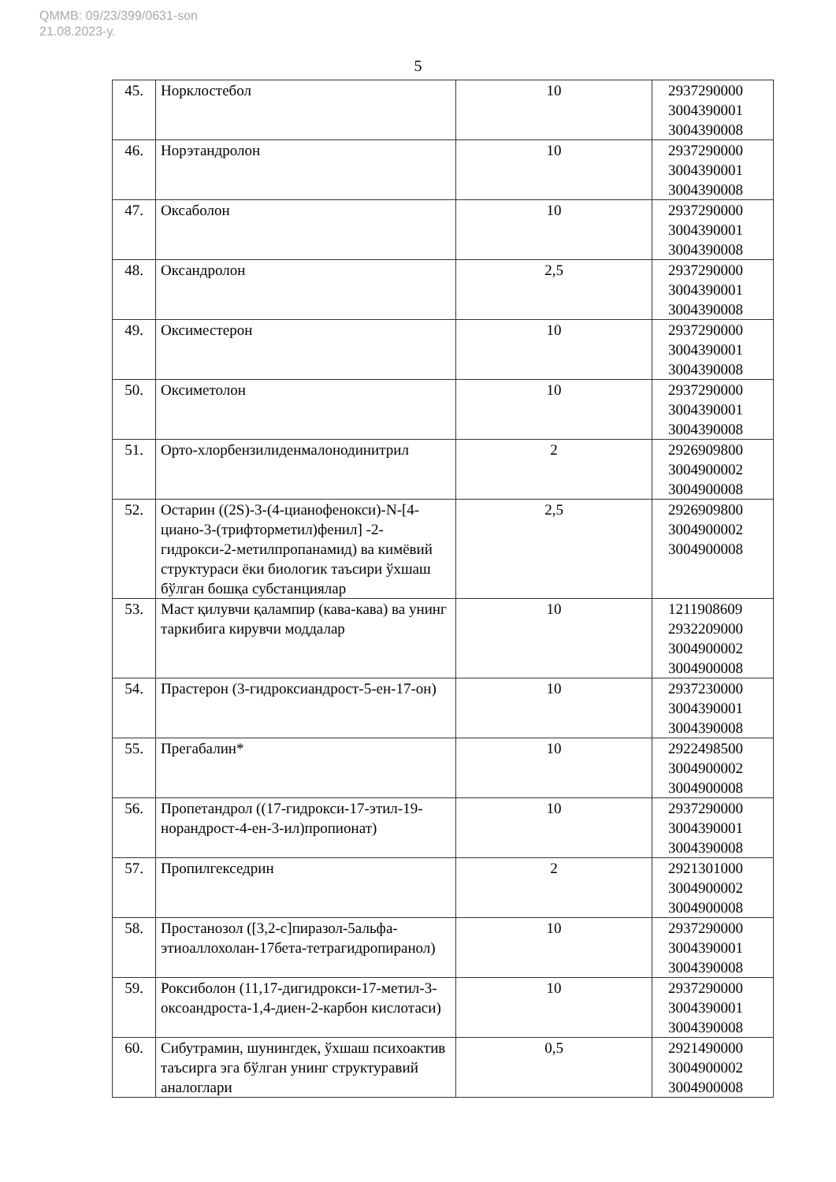QMMB: 09/23/399/0631-son
21.08.2023-у.
5
| 45. | Норклостебол | 10 | 2937290000 3004390001 3004390008 |
| 46. | Норэтандролон | 10 | 2937290000 3004390001 3004390008 |
| 47. | Оксаболон | 10 | 2937290000 3004390001 3004390008 |
| 48. | Оксандролон | 2,5 | 2937290000 3004390001 3004390008 |
| 49. | Оксиместерон | 10 | 2937290000 3004390001 3004390008 |
| 50. | Оксиметолон | 10 | 2937290000 3004390001 3004390008 |
| 51. | Орто-хлорбензилиденмалонодинитрил | 2 | 2926909800 3004900002 3004900008 |
| 52. | Остарин ((2S)-3-(4-цианофенокси)-N-[4-циано-3-(трифторметил)фенил] -2-гидрокси-2-метилпропанамид) ва кимёвий структураси ёки биологик таъсири ўхшаш бўлган бошқа субстанциялар | 2,5 | 2926909800 3004900002 3004900008 |
| 53. | Маст қилувчи қалампир (кава-кава) ва унинг таркибига кирувчи моддалар | 10 | 1211908609 2932209000 3004900002 3004900008 |
| 54. | Прастерон (3-гидроксиандрост-5-ен-17-он) | 10 | 2937230000 3004390001 3004390008 |
| 55. | Прегабалин* | 10 | 2922498500 3004900002 3004900008 |
| 56. | Пропетандрол ((17-гидрокси-17-этил-19-норандрост-4-ен-3-ил)пропионат) | 10 | 2937290000 3004390001 3004390008 |
| 57. | Пропилгекседрин | 2 | 2921301000 3004900002 3004900008 |
| 58. | Простанозол ([3,2-c]пиразол-5альфа-этиоаллохолан-17бета-тетрагидропиранол) | 10 | 2937290000 3004390001 3004390008 |
| 59. | Роксиболон (11,17-дигидрокси-17-метил-3-оксоандроста-1,4-диен-2-карбон кислотаси) | 10 | 2937290000 3004390001 3004390008 |
| 60. | Сибутрамин, шунингдек, ўхшаш психоактив таъсирга эга бўлган унинг структуравий аналоглари | 0,5 | 2921490000 3004900002 3004900008 |